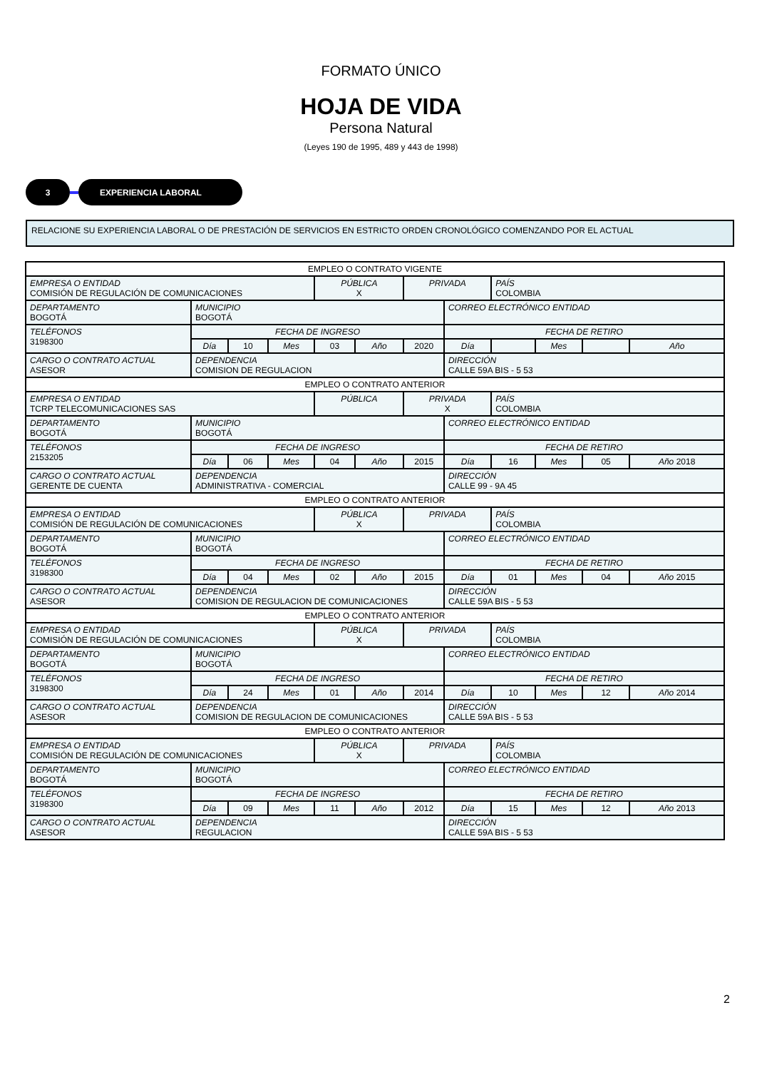FORMATO ÚNICO
HOJA DE VIDA
Persona Natural
(Leyes 190 de 1995, 489 y 443 de 1998)
3 EXPERIENCIA LABORAL
RELACIONE SU EXPERIENCIA LABORAL O DE PRESTACIÓN DE SERVICIOS EN ESTRICTO ORDEN CRONOLÓGICO COMENZANDO POR EL ACTUAL
| EMPLEO O CONTRATO VIGENTE | | | | | | | | | | | |
| EMPRESA O ENTIDAD COMISIÓN DE REGULACIÓN DE COMUNICACIONES | | | | PÚBLICA X | | PRIVADA | | PAÍS COLOMBIA | | | |
| DEPARTAMENTO BOGOTÁ | MUNICIPIO BOGOTÁ | | | | | | CORREO ELECTRÓNICO ENTIDAD | | | | |
| TELÉFONOS 3198300 | FECHA DE INGRESO | | | | | | FECHA DE RETIRO | | | | |
| | Día | 10 | Mes | 03 | Año | 2020 | Día | | Mes | | Año |
| CARGO O CONTRATO ACTUAL ASESOR | DEPENDENCIA COMISION DE REGULACION | | | | | | DIRECCIÓN CALLE 59A BIS - 5 53 | | | | |
| EMPLEO O CONTRATO ANTERIOR | | | | | | | | | | | |
| EMPRESA O ENTIDAD TCRP TELECOMUNICACIONES SAS | | | | PÚBLICA | | PRIVADA X | | PAÍS COLOMBIA | | | |
| DEPARTAMENTO BOGOTÁ | MUNICIPIO BOGOTÁ | | | | | | CORREO ELECTRÓNICO ENTIDAD | | | | |
| TELÉFONOS 2153205 | FECHA DE INGRESO | | | | | | FECHA DE RETIRO | | | | |
| | Día | 06 | Mes | 04 | Año | 2015 | Día | 16 | Mes | 05 | Año 2018 |
| CARGO O CONTRATO ACTUAL GERENTE DE CUENTA | DEPENDENCIA ADMINISTRATIVA - COMERCIAL | | | | | | DIRECCIÓN CALLE 99 - 9A 45 | | | | |
| EMPLEO O CONTRATO ANTERIOR | | | | | | | | | | | |
| EMPRESA O ENTIDAD COMISIÓN DE REGULACIÓN DE COMUNICACIONES | | | | PÚBLICA X | | PRIVADA | | PAÍS COLOMBIA | | | |
| DEPARTAMENTO BOGOTÁ | MUNICIPIO BOGOTÁ | | | | | | CORREO ELECTRÓNICO ENTIDAD | | | | |
| TELÉFONOS 3198300 | FECHA DE INGRESO | | | | | | FECHA DE RETIRO | | | | |
| | Día | 04 | Mes | 02 | Año | 2015 | Día | 01 | Mes | 04 | Año 2015 |
| CARGO O CONTRATO ACTUAL ASESOR | DEPENDENCIA COMISION DE REGULACION DE COMUNICACIONES | | | | | | DIRECCIÓN CALLE 59A BIS - 5 53 | | | | |
| EMPLEO O CONTRATO ANTERIOR | | | | | | | | | | | |
| EMPRESA O ENTIDAD COMISIÓN DE REGULACIÓN DE COMUNICACIONES | | | | PÚBLICA X | | PRIVADA | | PAÍS COLOMBIA | | | |
| DEPARTAMENTO BOGOTÁ | MUNICIPIO BOGOTÁ | | | | | | CORREO ELECTRÓNICO ENTIDAD | | | | |
| TELÉFONOS 3198300 | FECHA DE INGRESO | | | | | | FECHA DE RETIRO | | | | |
| | Día | 24 | Mes | 01 | Año | 2014 | Día | 10 | Mes | 12 | Año 2014 |
| CARGO O CONTRATO ACTUAL ASESOR | DEPENDENCIA COMISION DE REGULACION DE COMUNICACIONES | | | | | | DIRECCIÓN CALLE 59A BIS - 5 53 | | | | |
| EMPLEO O CONTRATO ANTERIOR | | | | | | | | | | | |
| EMPRESA O ENTIDAD COMISIÓN DE REGULACIÓN DE COMUNICACIONES | | | | PÚBLICA X | | PRIVADA | | PAÍS COLOMBIA | | | |
| DEPARTAMENTO BOGOTÁ | MUNICIPIO BOGOTÁ | | | | | | CORREO ELECTRÓNICO ENTIDAD | | | | |
| TELÉFONOS 3198300 | FECHA DE INGRESO | | | | | | FECHA DE RETIRO | | | | |
| | Día | 09 | Mes | 11 | Año | 2012 | Día | 15 | Mes | 12 | Año 2013 |
| CARGO O CONTRATO ACTUAL ASESOR | DEPENDENCIA REGULACION | | | | | | DIRECCIÓN CALLE 59A BIS - 5 53 | | | | |
2